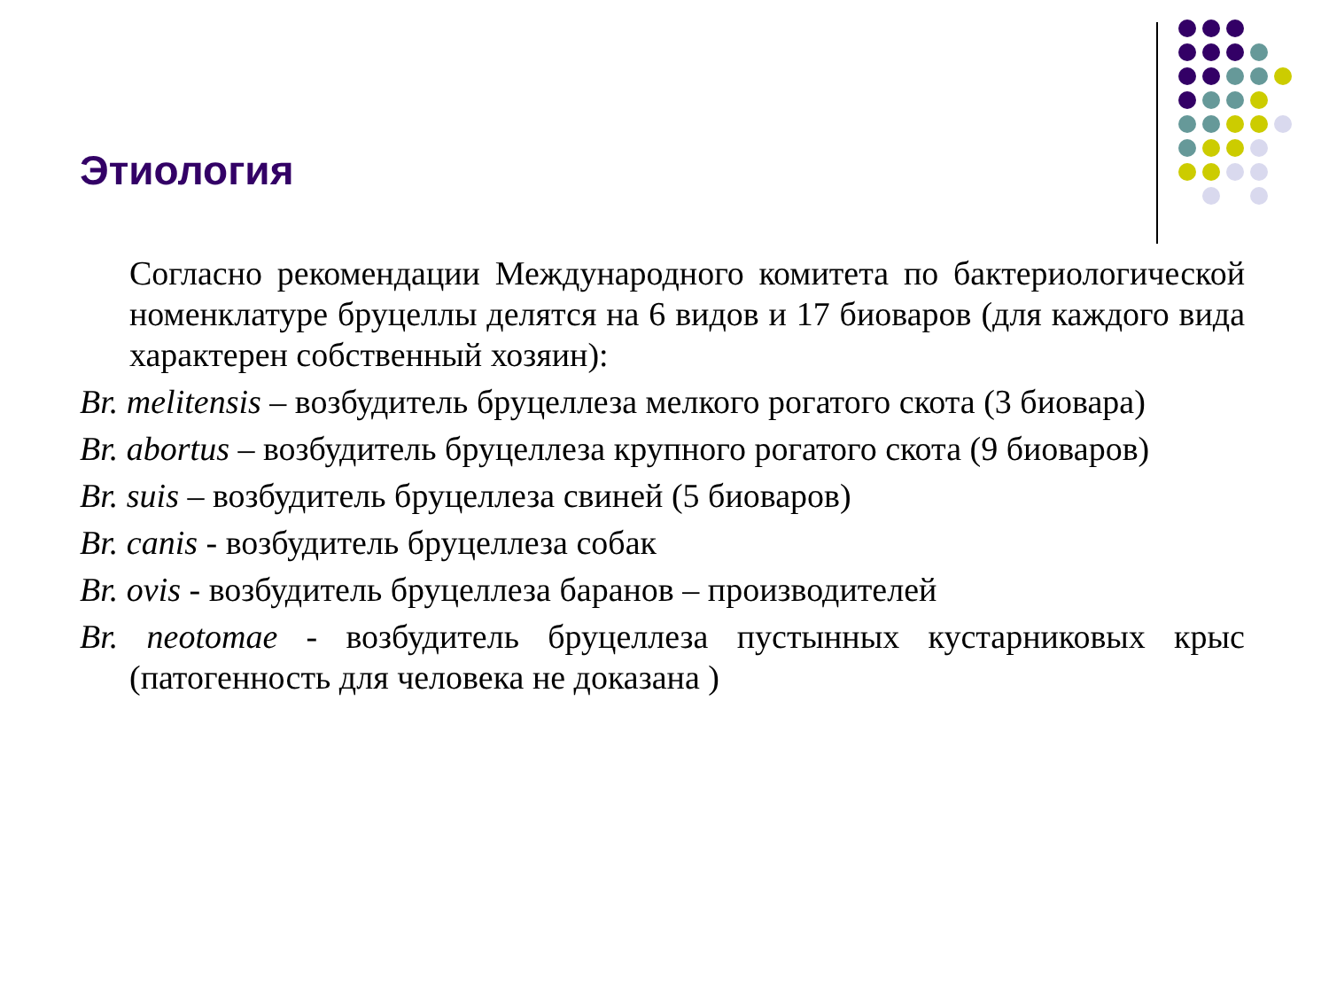Этиология
Согласно рекомендации Международного комитета по бактериологической номенклатуре бруцеллы делятся на 6 видов и 17 биоваров (для каждого вида характерен собственный хозяин):
Br. melitensis – возбудитель бруцеллеза мелкого рогатого скота (3 биовара)
Br. abortus – возбудитель бруцеллеза крупного рогатого скота (9 биоваров)
Br. suis – возбудитель бруцеллеза свиней (5 биоваров)
Br. canis - возбудитель бруцеллеза собак
Br. ovis - возбудитель бруцеллеза баранов – производителей
Br. neotomae - возбудитель бруцеллеза пустынных кустарниковых крыс (патогенность для человека не доказана )